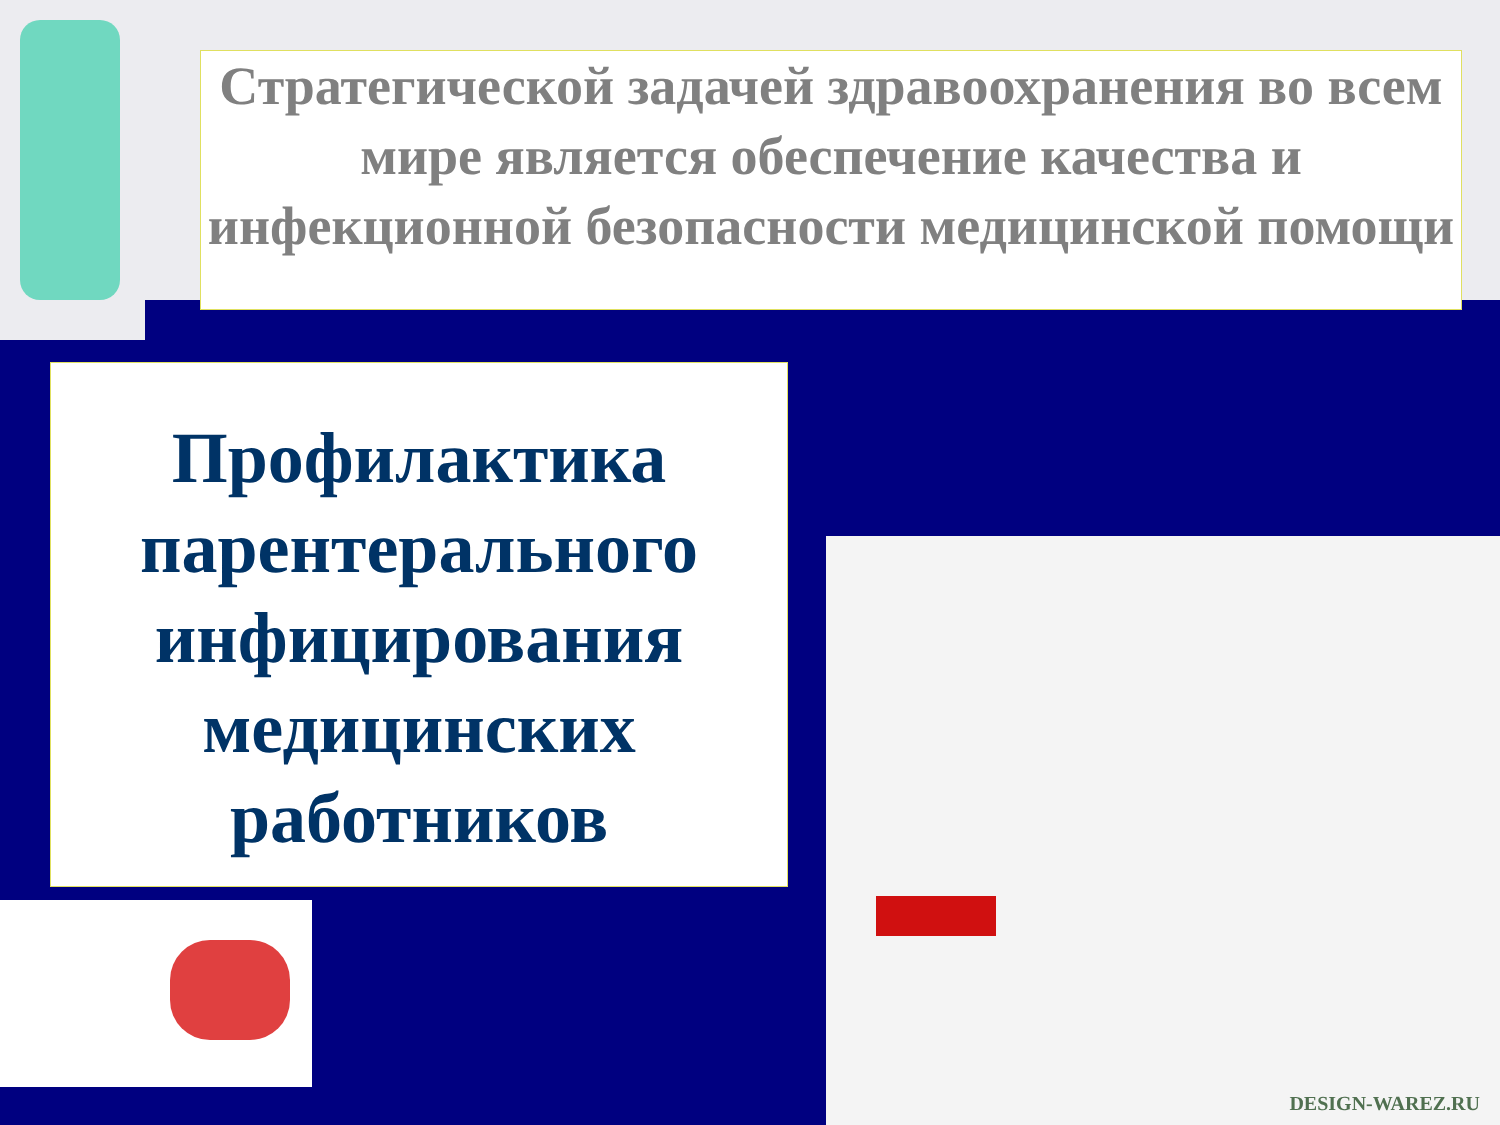Стратегической задачей здравоохранения во всем мире является обеспечение качества и инфекционной безопасности медицинской помощи
Профилактика парентерального инфицирования медицинских работников
DESIGN-WAREZ.RU